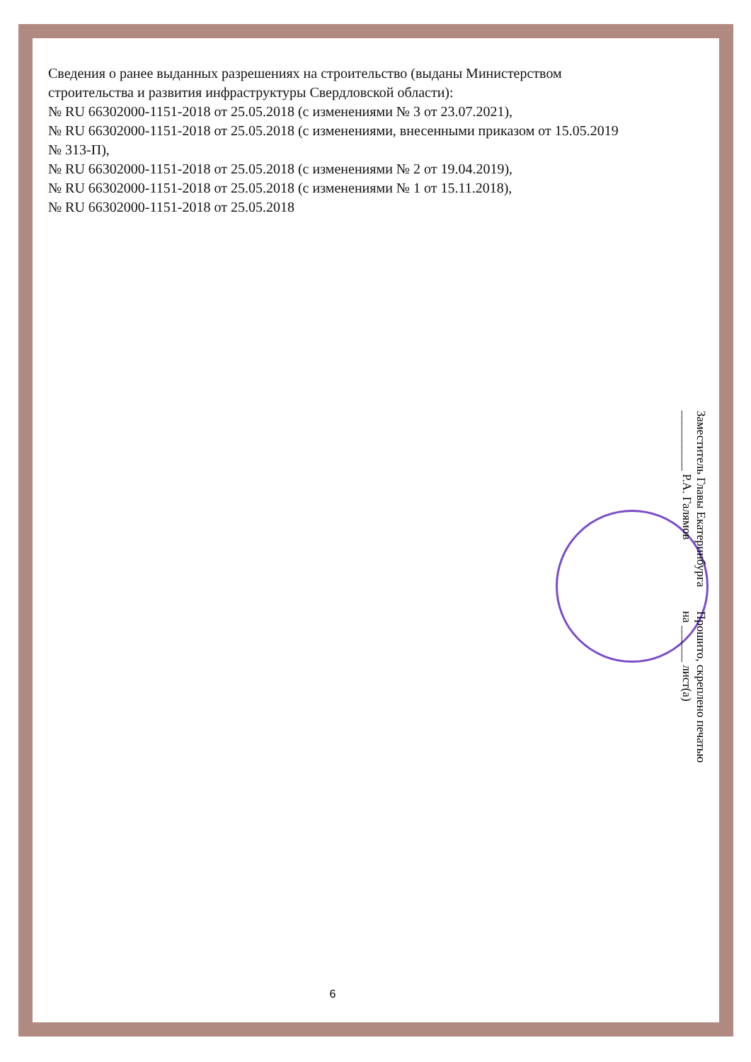Сведения о ранее выданных разрешениях на строительство (выданы Министерством строительства и развития инфраструктуры Свердловской области):
№ RU 66302000-1151-2018 от 25.05.2018 (с изменениями № 3 от 23.07.2021),
№ RU 66302000-1151-2018 от 25.05.2018 (с изменениями, внесенными приказом от 15.05.2019 № 313-П),
№ RU 66302000-1151-2018 от 25.05.2018 (с изменениями № 2 от 19.04.2019),
№ RU 66302000-1151-2018 от 25.05.2018 (с изменениями № 1 от 15.11.2018),
№ RU 66302000-1151-2018 от 25.05.2018
Прошито, скреплено печатью на ______ лист(а)
Заместитель Главы Екатеринбурга __________ Р.А. Галямов
6